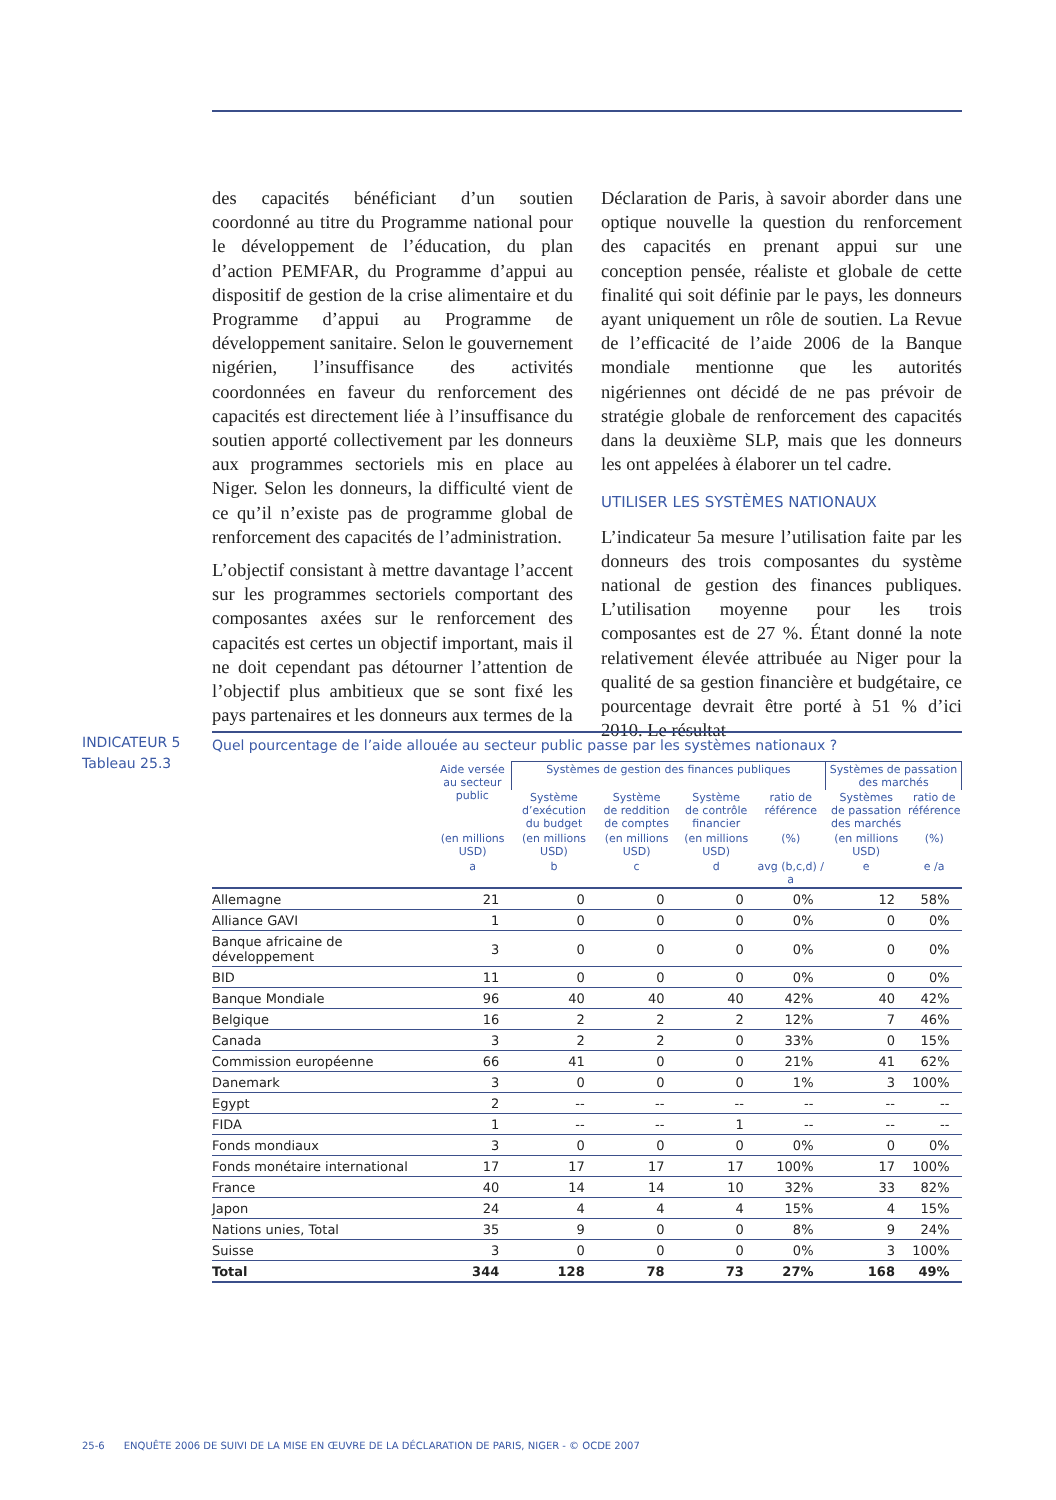des capacités bénéficiant d’un soutien coordonné au titre du Programme national pour le développement de l’éducation, du plan d’action PEMFAR, du Programme d’appui au dispositif de gestion de la crise alimentaire et du Programme d’appui au Programme de développement sanitaire. Selon le gouvernement nigérien, l’insuffisance des activités coordonnées en faveur du renforcement des capacités est directement liée à l’insuffisance du soutien apporté collectivement par les donneurs aux programmes sectoriels mis en place au Niger. Selon les donneurs, la difficulté vient de ce qu’il n’existe pas de programme global de renforcement des capacités de l’administration.
L’objectif consistant à mettre davantage l’accent sur les programmes sectoriels comportant des composantes axées sur le renforcement des capacités est certes un objectif important, mais il ne doit cependant pas détourner l’attention de l’objectif plus ambitieux que se sont fixé les pays partenaires et les donneurs aux termes de la
Déclaration de Paris, à savoir aborder dans une optique nouvelle la question du renforcement des capacités en prenant appui sur une conception pensée, réaliste et globale de cette finalité qui soit définie par le pays, les donneurs ayant uniquement un rôle de soutien. La Revue de l’efficacité de l’aide 2006 de la Banque mondiale mentionne que les autorités nigériennes ont décidé de ne pas prévoir de stratégie globale de renforcement des capacités dans la deuxième SLP, mais que les donneurs les ont appelées à élaborer un tel cadre.
UTILISER LES SYSTÈMES NATIONAUX
L’indicateur 5a mesure l’utilisation faite par les donneurs des trois composantes du système national de gestion des finances publiques. L’utilisation moyenne pour les trois composantes est de 27 %. Étant donné la note relativement élevée attribuée au Niger pour la qualité de sa gestion financière et budgétaire, ce pourcentage devrait être porté à 51 % d’ici 2010. Le résultat
INDICATEUR 5
Tableau 25.3
Quel pourcentage de l’aide allouée au secteur public passe par les systèmes nationaux ?
| | Aide versée au secteur public | Systèmes de gestion des finances publiques | | | | Systèmes de passation des marchés | |
| --- | --- | --- | --- | --- | --- | --- | --- |
| | | Système d’exécution du budget | Système de reddition de comptes | Système de contrôle financier | ratio de référence | Systèmes de passation des marchés | ratio de référence |
| | (en millions USD) | (en millions USD) | (en millions USD) | (en millions USD) | (%) | (en millions USD) | (%) |
| | a | b | c | d | avg (b,c,d) / a | e | e /a |
| Allemagne | 21 | 0 | 0 | 0 | 0% | 12 | 58% |
| Alliance GAVI | 1 | 0 | 0 | 0 | 0% | 0 | 0% |
| Banque africaine de développement | 3 | 0 | 0 | 0 | 0% | 0 | 0% |
| BID | 11 | 0 | 0 | 0 | 0% | 0 | 0% |
| Banque Mondiale | 96 | 40 | 40 | 40 | 42% | 40 | 42% |
| Belgique | 16 | 2 | 2 | 2 | 12% | 7 | 46% |
| Canada | 3 | 2 | 2 | 0 | 33% | 0 | 15% |
| Commission européenne | 66 | 41 | 0 | 0 | 21% | 41 | 62% |
| Danemark | 3 | 0 | 0 | 0 | 1% | 3 | 100% |
| Egypt | 2 | -- | -- | -- | -- | -- | -- |
| FIDA | 1 | -- | -- | 1 | -- | -- | -- |
| Fonds mondiaux | 3 | 0 | 0 | 0 | 0% | 0 | 0% |
| Fonds monétaire international | 17 | 17 | 17 | 17 | 100% | 17 | 100% |
| France | 40 | 14 | 14 | 10 | 32% | 33 | 82% |
| Japon | 24 | 4 | 4 | 4 | 15% | 4 | 15% |
| Nations unies, Total | 35 | 9 | 0 | 0 | 8% | 9 | 24% |
| Suisse | 3 | 0 | 0 | 0 | 0% | 3 | 100% |
| Total | 344 | 128 | 78 | 73 | 27% | 168 | 49% |
25-6 ENQUÊTE 2006 DE SUIVI DE LA MISE EN ŒUVRE DE LA DÉCLARATION DE PARIS, NIGER - © OCDE 2007